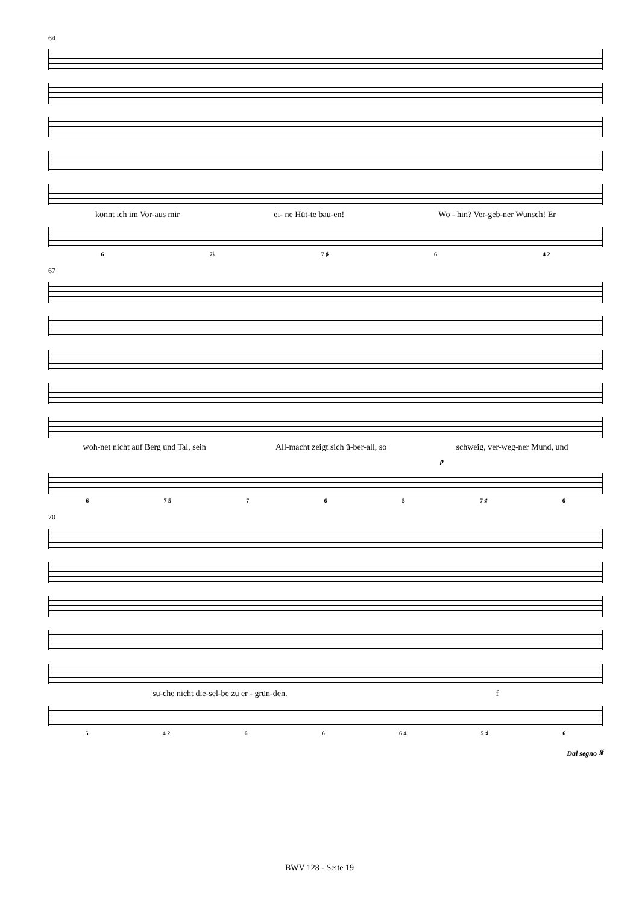64
könnt ich im Vor-aus mir ei- ne Hüt-te bau-en! Wo - hin? Ver-geb-ner Wunsch! Er
6 7♭ 7 ♯ 6 4 2
67
woh-net nicht auf Berg und Tal, sein All-macht zeigt sich ü-ber-all, so schweig, ver-weg-ner Mund, und
p
6 7 5 7 6 5 7 ♯ 6
70
su-che nicht die-sel-be zu er - grün-den. f
5 4 2 6 6 6 4 5 ♯ 6
Dal segno 𝄋
BWV 128 - Seite 19